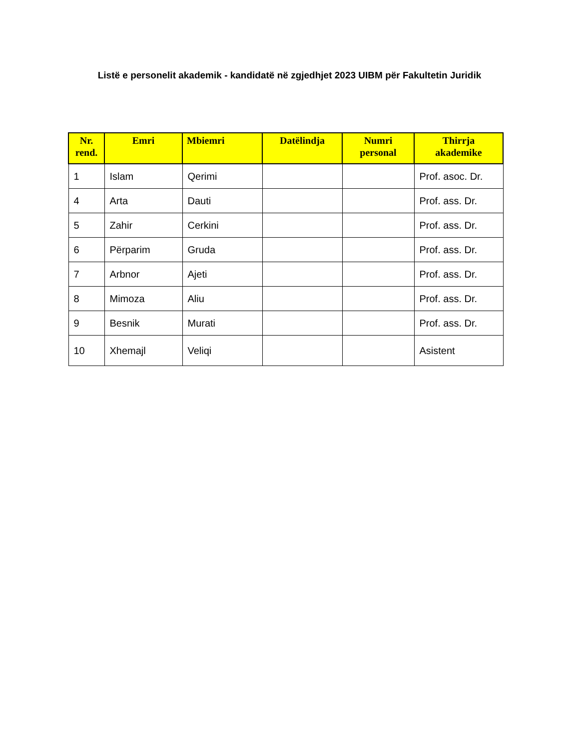Listë e personelit akademik - kandidatë në zgjedhjet 2023 UIBM për Fakultetin Juridik
| Nr. rend. | Emri | Mbiemri | Datëlindja | Numri personal | Thirrja akademike |
| --- | --- | --- | --- | --- | --- |
| 1 | Islam | Qerimi | | | Prof. asoc. Dr. |
| 4 | Arta | Dauti | | | Prof. ass. Dr. |
| 5 | Zahir | Cerkini | | | Prof. ass. Dr. |
| 6 | Përparim | Gruda | | | Prof. ass. Dr. |
| 7 | Arbnor | Ajeti | | | Prof. ass. Dr. |
| 8 | Mimoza | Aliu | | | Prof. ass. Dr. |
| 9 | Besnik | Murati | | | Prof. ass. Dr. |
| 10 | Xhemajl | Veliqi | | | Asistent |